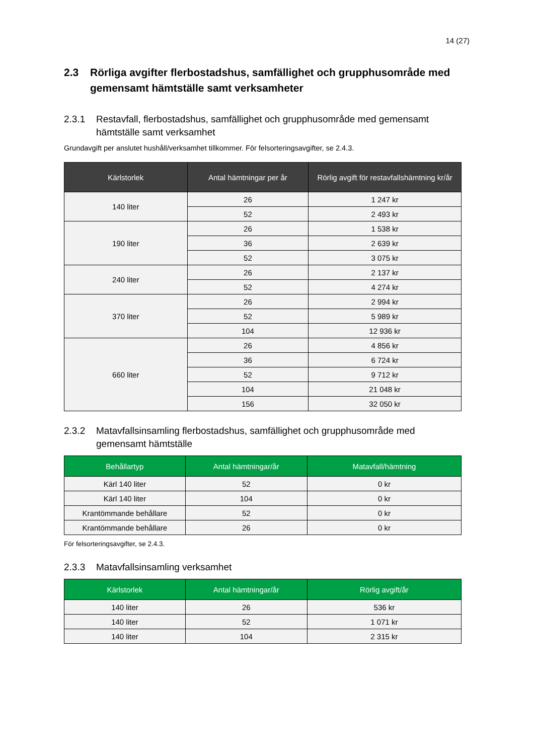14 (27)
2.3 Rörliga avgifter flerbostadshus, samfällighet och grupphusområde med gemensamt hämtställe samt verksamheter
2.3.1 Restavfall, flerbostadshus, samfällighet och grupphusområde med gemensamt hämtställe samt verksamhet
Grundavgift per anslutet hushåll/verksamhet tillkommer. För felsorteringsavgifter, se 2.4.3.
| Kärlstorlek | Antal hämtningar per år | Rörlig avgift för restavfallshämtning kr/år |
| --- | --- | --- |
| 140 liter | 26 | 1 247 kr |
| | 52 | 2 493 kr |
| 190 liter | 26 | 1 538 kr |
| | 36 | 2 639 kr |
| | 52 | 3 075 kr |
| 240 liter | 26 | 2 137 kr |
| | 52 | 4 274 kr |
| 370 liter | 26 | 2 994 kr |
| | 52 | 5 989 kr |
| | 104 | 12 936 kr |
| 660 liter | 26 | 4 856 kr |
| | 36 | 6 724 kr |
| | 52 | 9 712 kr |
| | 104 | 21 048 kr |
| | 156 | 32 050 kr |
2.3.2 Matavfallsinsamling flerbostadshus, samfällighet och grupphusområde med gemensamt hämtställe
| Behållartyp | Antal hämtningar/år | Matavfall/hämtning |
| --- | --- | --- |
| Kärl 140 liter | 52 | 0 kr |
| Kärl 140 liter | 104 | 0 kr |
| Krantömmande behållare | 52 | 0 kr |
| Krantömmande behållare | 26 | 0 kr |
För felsorteringsavgifter, se 2.4.3.
2.3.3 Matavfallsinsamling verksamhet
| Kärlstorlek | Antal hämtningar/år | Rörlig avgift/år |
| --- | --- | --- |
| 140 liter | 26 | 536 kr |
| 140 liter | 52 | 1 071 kr |
| 140 liter | 104 | 2 315 kr |